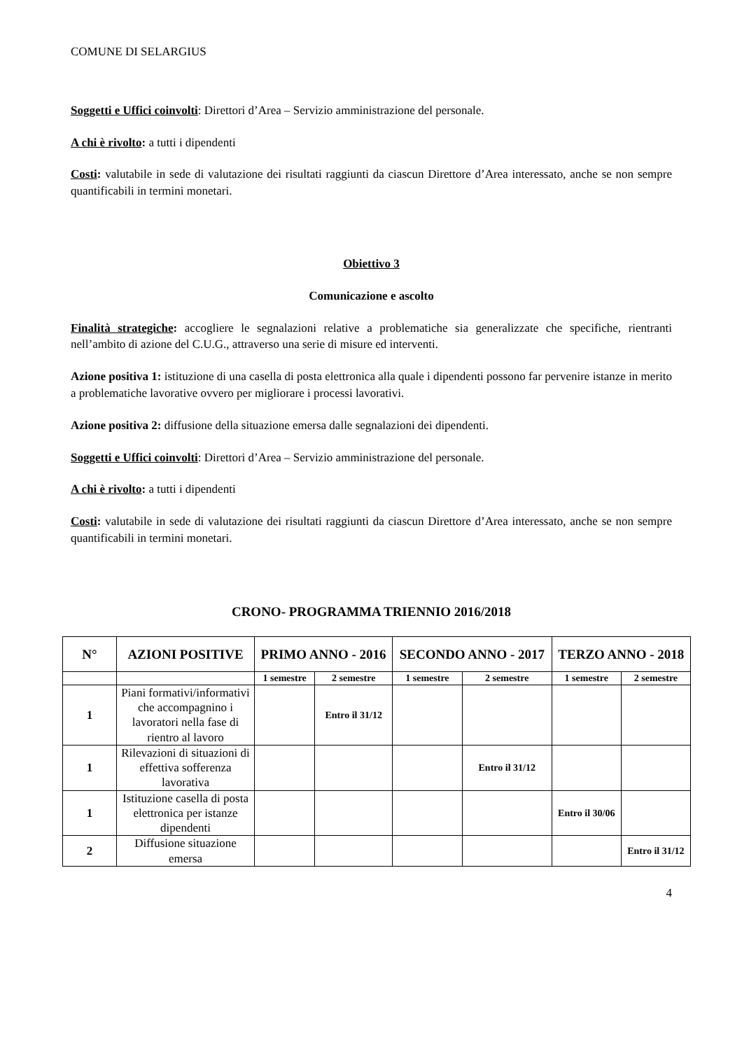COMUNE DI SELARGIUS
Soggetti e Uffici coinvolti: Direttori d’Area – Servizio amministrazione del personale.
A chi è rivolto: a tutti i dipendenti
Costi: valutabile in sede di valutazione dei risultati raggiunti da ciascun Direttore d’Area interessato, anche se non sempre quantificabili in termini monetari.
Obiettivo 3
Comunicazione e ascolto
Finalità strategiche: accogliere le segnalazioni relative a problematiche sia generalizzate che specifiche, rientranti nell’ambito di azione del C.U.G., attraverso una serie di misure ed interventi.
Azione positiva 1: istituzione di una casella di posta elettronica alla quale i dipendenti possono far pervenire istanze in merito a problematiche lavorative ovvero per migliorare i processi lavorativi.
Azione positiva 2: diffusione della situazione emersa dalle segnalazioni dei dipendenti.
Soggetti e Uffici coinvolti: Direttori d’Area – Servizio amministrazione del personale.
A chi è rivolto: a tutti i dipendenti
Costi: valutabile in sede di valutazione dei risultati raggiunti da ciascun Direttore d’Area interessato, anche se non sempre quantificabili in termini monetari.
CRONO- PROGRAMMA TRIENNIO 2016/2018
| N° | AZIONI POSITIVE | PRIMO ANNO - 2016 | | SECONDO ANNO - 2017 | | TERZO ANNO - 2018 | |
| --- | --- | --- | --- | --- | --- | --- | --- |
| | | 1 semestre | 2 semestre | 1 semestre | 2 semestre | 1 semestre | 2 semestre |
| 1 | Piani formativi/informativi che accompagnino i lavoratori nella fase di rientro al lavoro | | Entro il 31/12 | | | | |
| 1 | Rilevazioni di situazioni di effettiva sofferenza lavorativa | | | | Entro il 31/12 | | |
| 1 | Istituzione casella di posta elettronica per istanze dipendenti | | | | | Entro il 30/06 | |
| 2 | Diffusione situazione emersa | | | | | | Entro il 31/12 |
4